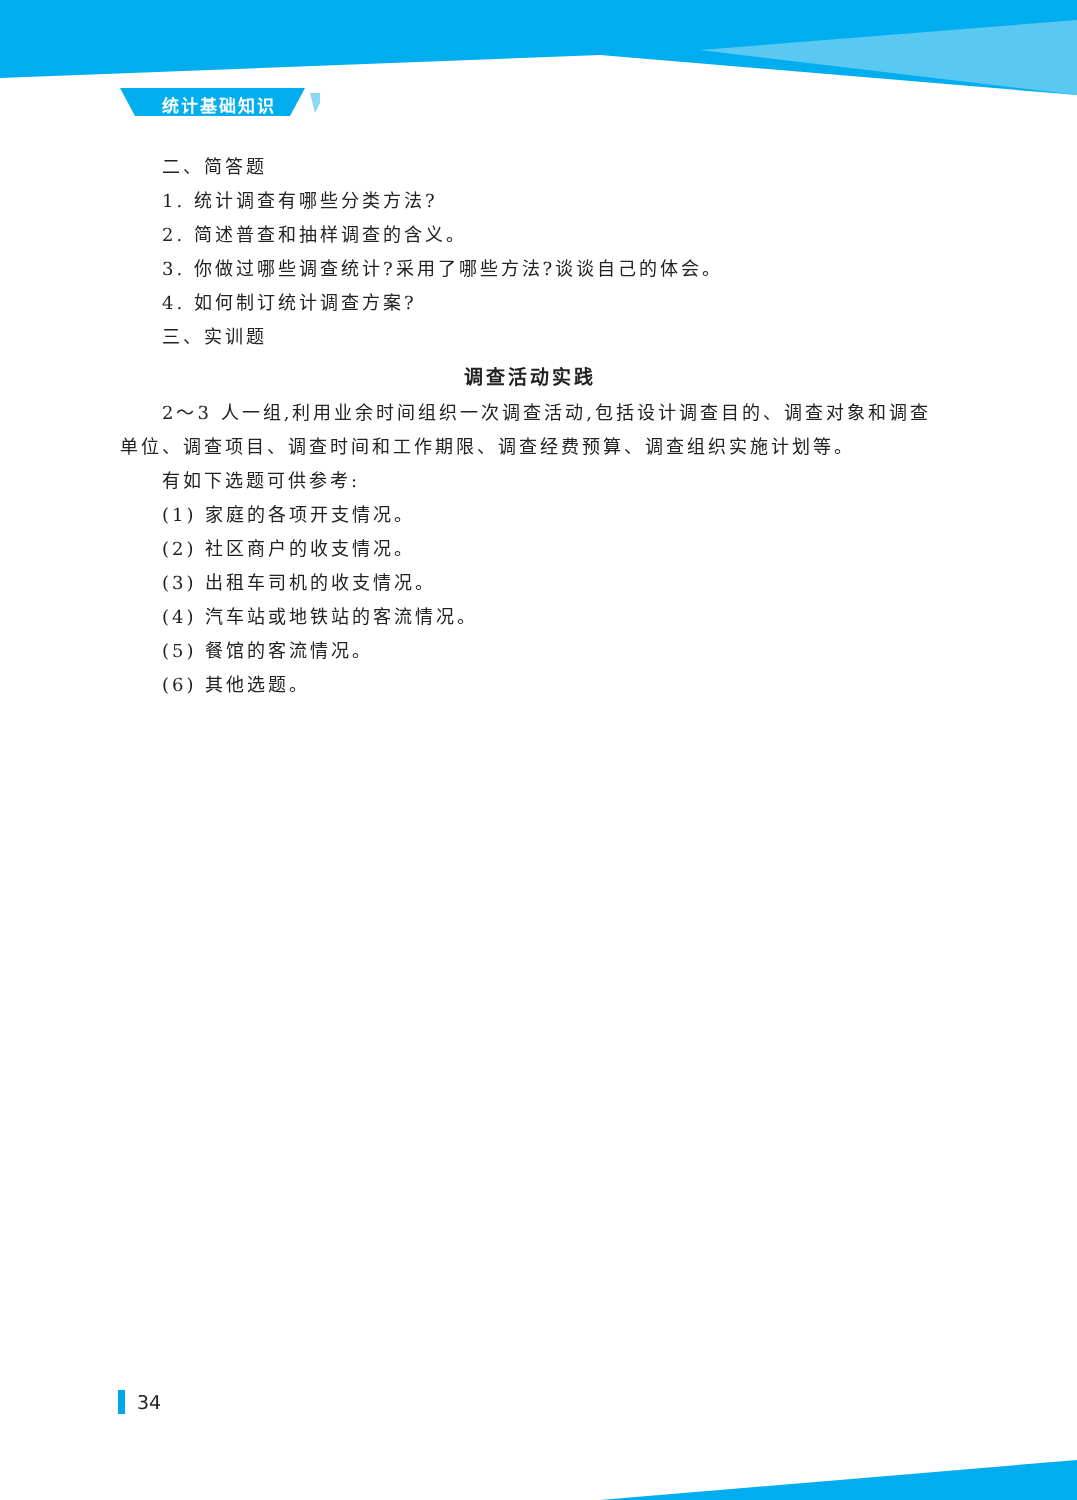统计基础知识
二、简答题
1. 统计调查有哪些分类方法?
2. 简述普查和抽样调查的含义。
3. 你做过哪些调查统计?采用了哪些方法?谈谈自己的体会。
4. 如何制订统计调查方案?
三、实训题
调查活动实践
2～3 人一组,利用业余时间组织一次调查活动,包括设计调查目的、调查对象和调查单位、调查项目、调查时间和工作期限、调查经费预算、调查组织实施计划等。
有如下选题可供参考:
(1) 家庭的各项开支情况。
(2) 社区商户的收支情况。
(3) 出租车司机的收支情况。
(4) 汽车站或地铁站的客流情况。
(5) 餐馆的客流情况。
(6) 其他选题。
34